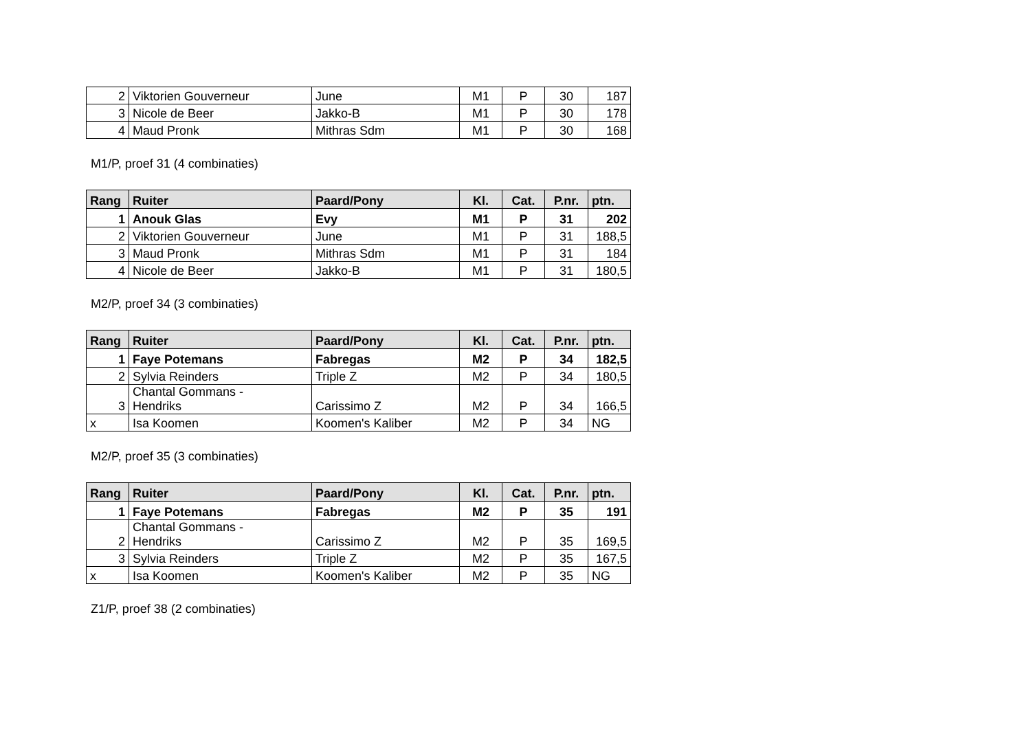| 2 | Viktorien Gouverneur | June | M1 | P | 30 | 187 |
| 3 | Nicole de Beer | Jakko-B | M1 | P | 30 | 178 |
| 4 | Maud Pronk | Mithras Sdm | M1 | P | 30 | 168 |
M1/P, proef 31 (4 combinaties)
| Rang | Ruiter | Paard/Pony | Kl. | Cat. | P.nr. | ptn. |
| --- | --- | --- | --- | --- | --- | --- |
| 1 | Anouk Glas | Evy | M1 | P | 31 | 202 |
| 2 | Viktorien Gouverneur | June | M1 | P | 31 | 188,5 |
| 3 | Maud Pronk | Mithras Sdm | M1 | P | 31 | 184 |
| 4 | Nicole de Beer | Jakko-B | M1 | P | 31 | 180,5 |
M2/P, proef 34 (3 combinaties)
| Rang | Ruiter | Paard/Pony | Kl. | Cat. | P.nr. | ptn. |
| --- | --- | --- | --- | --- | --- | --- |
| 1 | Faye Potemans | Fabregas | M2 | P | 34 | 182,5 |
| 2 | Sylvia Reinders | Triple Z | M2 | P | 34 | 180,5 |
| 3 | Chantal Gommans - Hendriks | Carissimo Z | M2 | P | 34 | 166,5 |
| x | Isa Koomen | Koomen's Kaliber | M2 | P | 34 | NG |
M2/P, proef 35 (3 combinaties)
| Rang | Ruiter | Paard/Pony | Kl. | Cat. | P.nr. | ptn. |
| --- | --- | --- | --- | --- | --- | --- |
| 1 | Faye Potemans | Fabregas | M2 | P | 35 | 191 |
| 2 | Chantal Gommans - Hendriks | Carissimo Z | M2 | P | 35 | 169,5 |
| 3 | Sylvia Reinders | Triple Z | M2 | P | 35 | 167,5 |
| x | Isa Koomen | Koomen's Kaliber | M2 | P | 35 | NG |
Z1/P, proef 38 (2 combinaties)